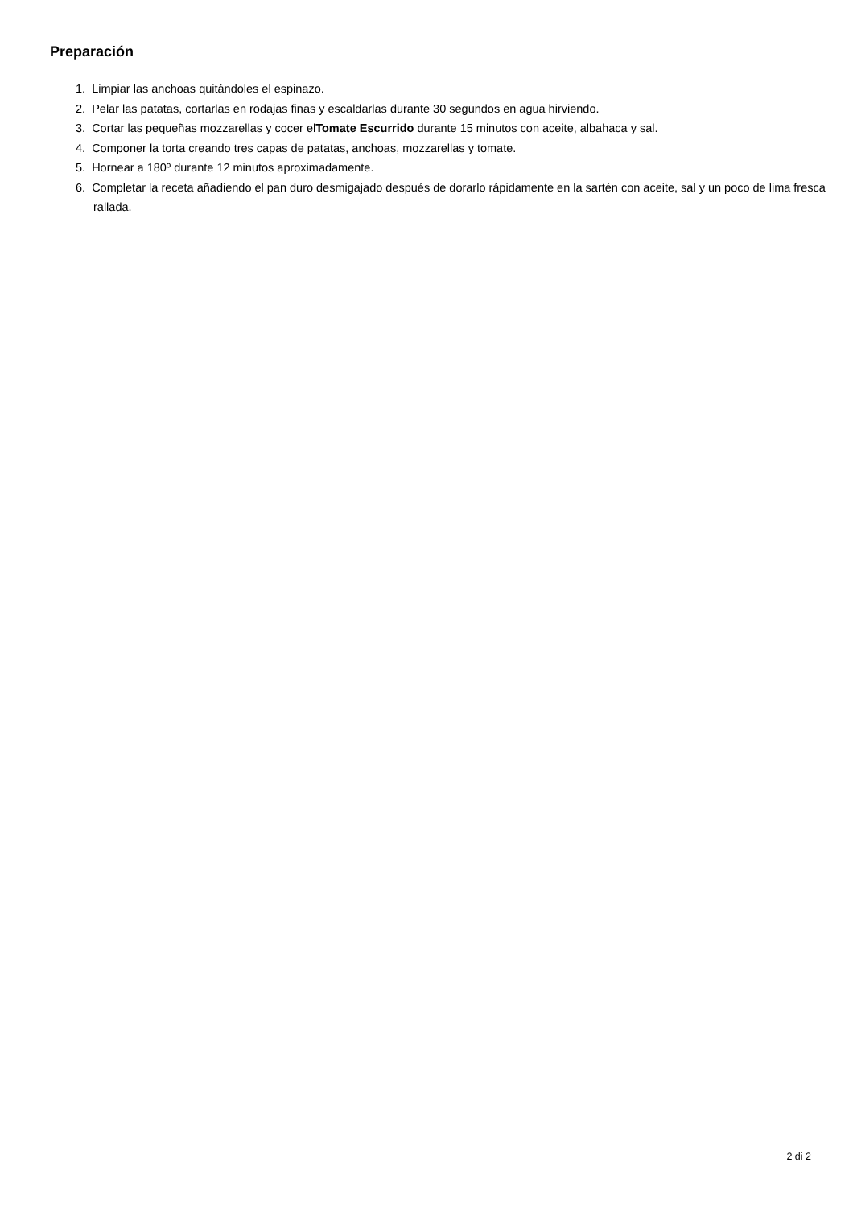Preparación
1. Limpiar las anchoas quitándoles el espinazo.
2. Pelar las patatas, cortarlas en rodajas finas y escaldarlas durante 30 segundos en agua hirviendo.
3. Cortar las pequeñas mozzarellas y cocer elTomate Escurrido durante 15 minutos con aceite, albahaca y sal.
4. Componer la torta creando tres capas de patatas, anchoas, mozzarellas y tomate.
5. Hornear a 180º durante 12 minutos aproximadamente.
6. Completar la receta añadiendo el pan duro desmigajado después de dorarlo rápidamente en la sartén con aceite, sal y un poco de lima fresca rallada.
2 di 2